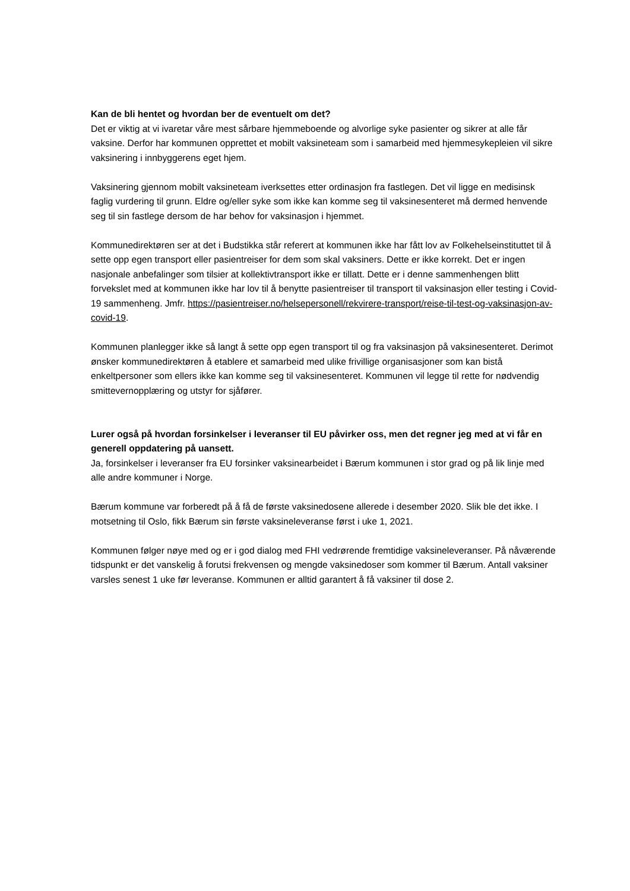Kan de bli hentet og hvordan ber de eventuelt om det?
Det er viktig at vi ivaretar våre mest sårbare hjemmeboende og alvorlige syke pasienter og sikrer at alle får vaksine. Derfor har kommunen opprettet et mobilt vaksineteam som i samarbeid med hjemmesykepleien vil sikre vaksinering i innbyggerens eget hjem.
Vaksinering gjennom mobilt vaksineteam iverksettes etter ordinasjon fra fastlegen. Det vil ligge en medisinsk faglig vurdering til grunn. Eldre og/eller syke som ikke kan komme seg til vaksinesenteret må dermed henvende seg til sin fastlege dersom de har behov for vaksinasjon i hjemmet.
Kommunedirektøren ser at det i Budstikka står referert at kommunen ikke har fått lov av Folkehelseinstituttet til å sette opp egen transport eller pasientreiser for dem som skal vaksiners. Dette er ikke korrekt. Det er ingen nasjonale anbefalinger som tilsier at kollektivtransport ikke er tillatt. Dette er i denne sammenhengen blitt forvekslet med at kommunen ikke har lov til å benytte pasientreiser til transport til vaksinasjon eller testing i Covid-19 sammenheng. Jmfr. https://pasientreiser.no/helsepersonell/rekvirere-transport/reise-til-test-og-vaksinasjon-av-covid-19.
Kommunen planlegger ikke så langt å sette opp egen transport til og fra vaksinasjon på vaksinesenteret. Derimot ønsker kommunedirektøren å etablere et samarbeid med ulike frivillige organisasjoner som kan bistå enkeltpersoner som ellers ikke kan komme seg til vaksinesenteret. Kommunen vil legge til rette for nødvendig smittevernopplæring og utstyr for sjåfører.
Lurer også på hvordan forsinkelser i leveranser til EU påvirker oss, men det regner jeg med at vi får en generell oppdatering på uansett.
Ja, forsinkelser i leveranser fra EU forsinker vaksinearbeidet i Bærum kommunen i stor grad og på lik linje med alle andre kommuner i Norge.
Bærum kommune var forberedt på å få de første vaksinedosene allerede i desember 2020. Slik ble det ikke. I motsetning til Oslo, fikk Bærum sin første vaksineleveranse først i uke 1, 2021.
Kommunen følger nøye med og er i god dialog med FHI vedrørende fremtidige vaksineleveranser. På nåværende tidspunkt er det vanskelig å forutsi frekvensen og mengde vaksinedoser som kommer til Bærum. Antall vaksiner varsles senest 1 uke før leveranse. Kommunen er alltid garantert å få vaksiner til dose 2.